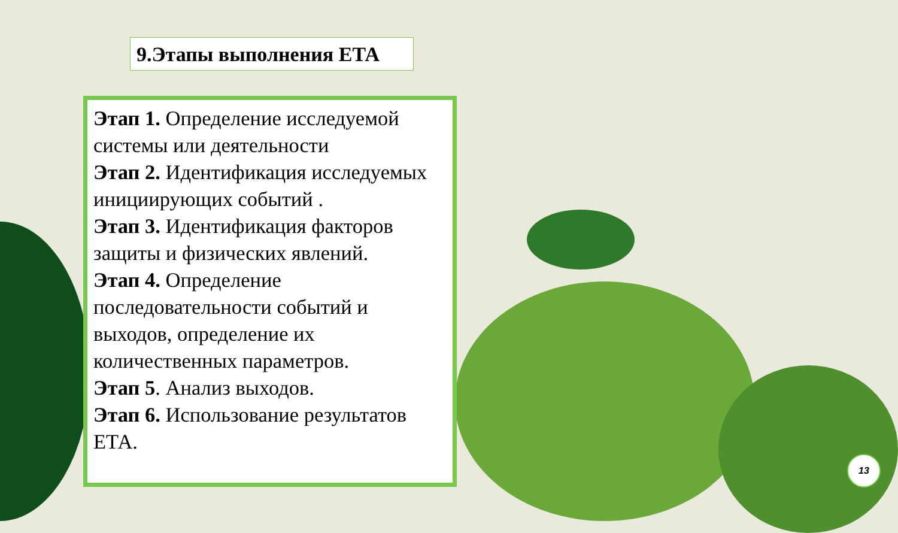9.Этапы выполнения ЕТА
Этап 1. Определение исследуемой системы или деятельности
Этап 2. Идентификация исследуемых инициирующих событий .
Этап 3. Идентификация факторов защиты и физических явлений.
Этап 4. Определение последовательности событий и выходов, определение их количественных параметров.
Этап 5. Анализ выходов.
Этап 6. Использование результатов ЕТА.
13